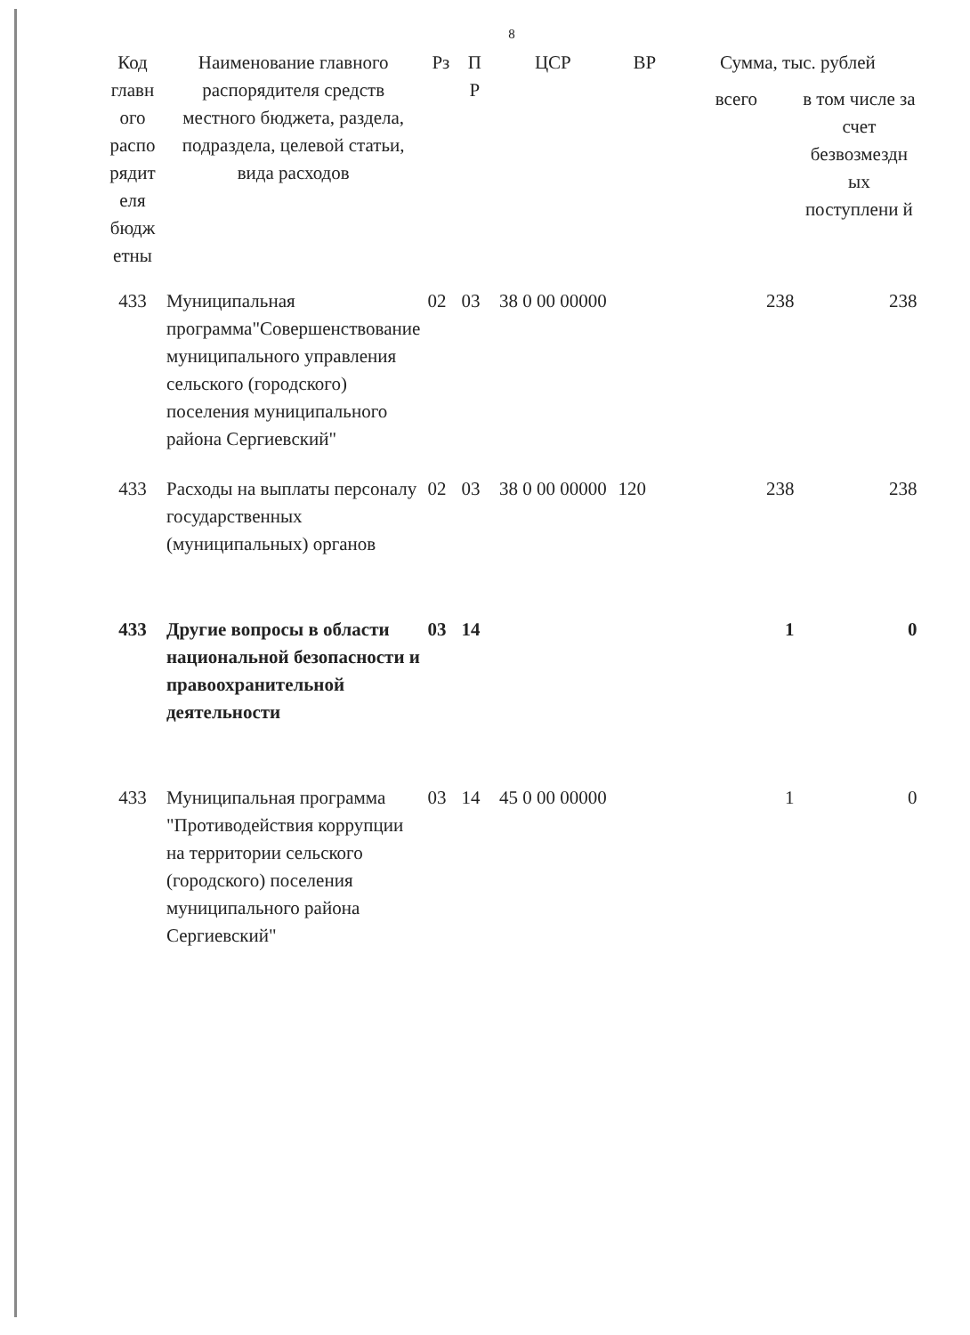8
| Код главн ого распо рядит еля бюдж етны | Наименование главного распорядителя средств местного бюджета, раздела, подраздела, целевой статьи, вида расходов | Рз | П Р | ЦСР | ВР | Сумма, тыс. рублей | |
| --- | --- | --- | --- | --- | --- | --- | --- |
| | | | | | | всего | в том числе за счет безвозмездн ых поступлени й |
| 433 | Муниципальная программа"Совершенствование муниципального управления сельского (городского) поселения муниципального района Сергиевский" | 02 | 03 | 38 0 00 00000 | | 238 | 238 |
| 433 | Расходы на выплаты персоналу государственных (муниципальных) органов | 02 | 03 | 38 0 00 00000 | 120 | 238 | 238 |
| 433 | Другие вопросы в области национальной безопасности и правоохранительной деятельности | 03 | 14 | | | 1 | 0 |
| 433 | Муниципальная программа "Противодействия коррупции на территории сельского (городского) поселения муниципального района Сергиевский" | 03 | 14 | 45 0 00 00000 | | 1 | 0 |